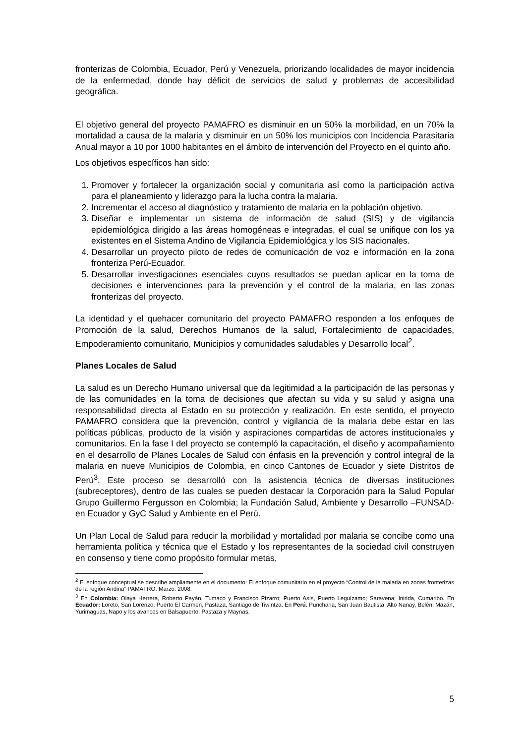fronterizas de Colombia, Ecuador, Perú y Venezuela, priorizando localidades de mayor incidencia de la enfermedad, donde hay déficit de servicios de salud y problemas de accesibilidad geográfica.
El objetivo general del proyecto PAMAFRO es disminuir en un 50% la morbilidad, en un 70% la mortalidad a causa de la malaria y disminuir en un 50% los municipios con Incidencia Parasitaria Anual mayor a 10 por 1000 habitantes en el ámbito de intervención del Proyecto en el quinto año.
Los objetivos específicos han sido:
1. Promover y fortalecer la organización social y comunitaria así como la participación activa para el planeamiento y liderazgo para la lucha contra la malaria.
2. Incrementar el acceso al diagnóstico y tratamiento de malaria en la población objetivo.
3. Diseñar e implementar un sistema de información de salud (SIS) y de vigilancia epidemiológica dirigido a las áreas homogéneas e integradas, el cual se unifique con los ya existentes en el Sistema Andino de Vigilancia Epidemiológica y los SIS nacionales.
4. Desarrollar un proyecto piloto de redes de comunicación de voz e información en la zona fronteriza Perú-Ecuador.
5. Desarrollar investigaciones esenciales cuyos resultados se puedan aplicar en la toma de decisiones e intervenciones para la prevención y el control de la malaria, en las zonas fronterizas del proyecto.
La identidad y el quehacer comunitario del proyecto PAMAFRO responden a los enfoques de Promoción de la salud, Derechos Humanos de la salud, Fortalecimiento de capacidades, Empoderamiento comunitario, Municipios y comunidades saludables y Desarrollo local<sup>2</sup>.
Planes Locales de Salud
La salud es un Derecho Humano universal que da legitimidad a la participación de las personas y de las comunidades en la toma de decisiones que afectan su vida y su salud y asigna una responsabilidad directa al Estado en su protección y realización. En este sentido, el proyecto PAMAFRO considera que la prevención, control y vigilancia de la malaria debe estar en las políticas públicas, producto de la visión y aspiraciones compartidas de actores institucionales y comunitarios. En la fase I del proyecto se contempló la capacitación, el diseño y acompañamiento en el desarrollo de Planes Locales de Salud con énfasis en la prevención y control integral de la malaria en nueve Municipios de Colombia, en cinco Cantones de Ecuador y siete Distritos de Perú<sup>3</sup>. Este proceso se desarrolló con la asistencia técnica de diversas instituciones (subreceptores), dentro de las cuales se pueden destacar la Corporación para la Salud Popular Grupo Guillermo Fergusson en Colombia; la Fundación Salud, Ambiente y Desarrollo –FUNSAD- en Ecuador y GyC Salud y Ambiente en el Perú.
Un Plan Local de Salud para reducir la morbilidad y mortalidad por malaria se concibe como una herramienta política y técnica que el Estado y los representantes de la sociedad civil construyen en consenso y tiene como propósito formular metas,
<sup>2</sup> El enfoque conceptual se describe ampliamente en el documento: El enfoque comunitario en el proyecto “Control de la malaria en zonas fronterizas de la región Andina” PAMAFRO. Marzo. 2008.
<sup>3</sup> En Colombia: Olaya Herrera, Roberto Payán, Tumaco y Francisco Pizarro; Puerto Asís, Puerto Leguízamo; Saravena; Inirida, Cumaribo. En Ecuador: Loreto, San Lorenzo, Puerto El Carmen, Pastaza, Santiago de Tiwintza. En Perú: Punchana, San Juan Bautista, Alto Nanay, Belén, Mazán, Yurimaguas, Napo y los avances en Balsapuerto, Pastaza y Maynas.
5